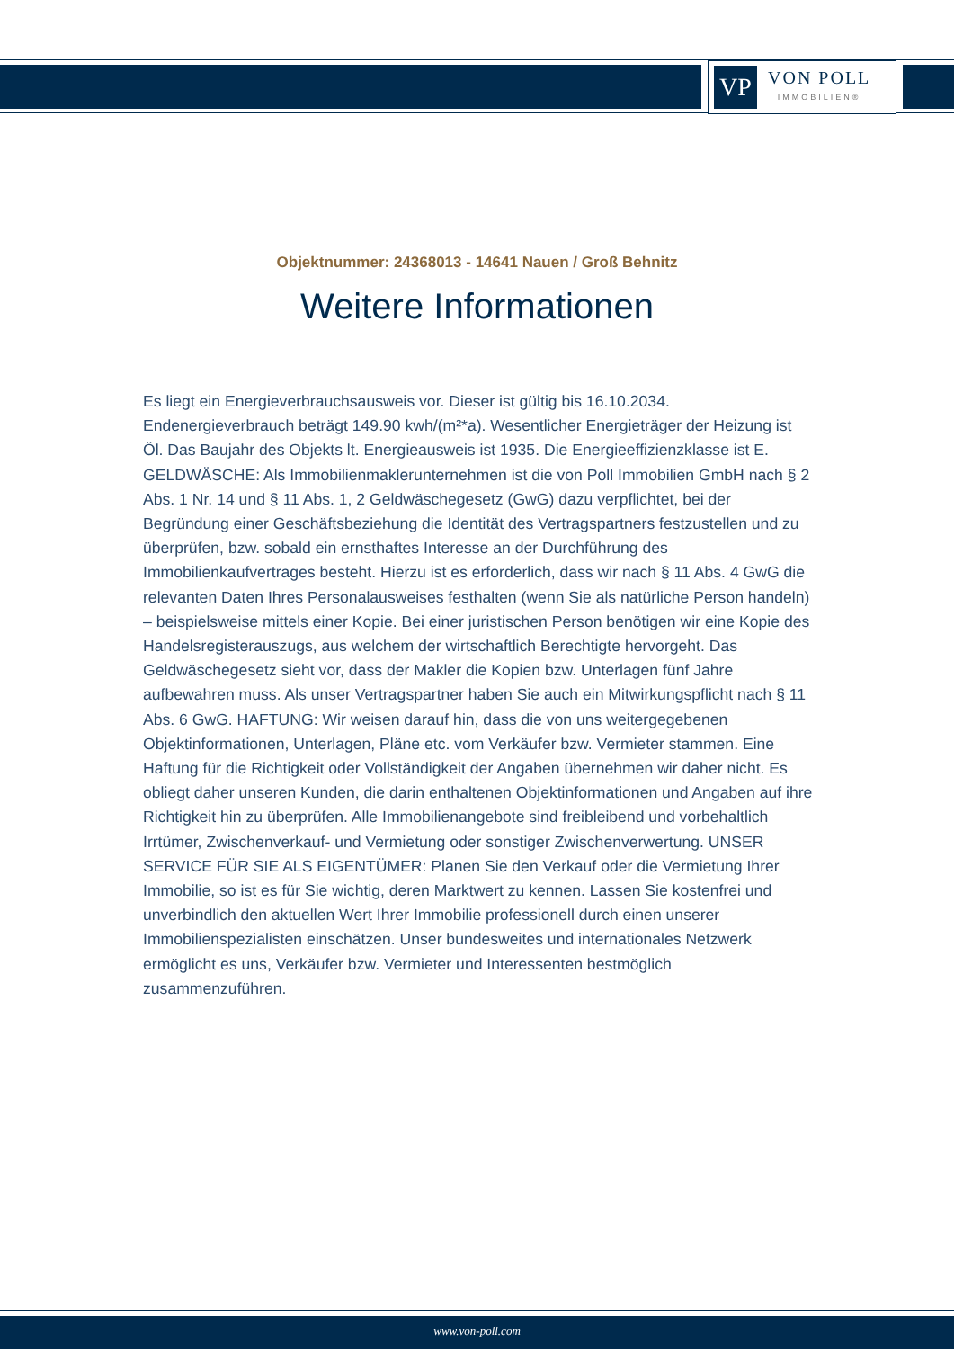VP
VON POLL
IMMOBILIEN®
Objektnummer: 24368013 - 14641 Nauen / Groß Behnitz
Weitere Informationen
Es liegt ein Energieverbrauchsausweis vor. Dieser ist gültig bis 16.10.2034. Endenergieverbrauch beträgt 149.90 kwh/(m²*a). Wesentlicher Energieträger der Heizung ist Öl. Das Baujahr des Objekts lt. Energieausweis ist 1935. Die Energieeffizienzklasse ist E. GELDWÄSCHE: Als Immobilienmaklerunternehmen ist die von Poll Immobilien GmbH nach § 2 Abs. 1 Nr. 14 und § 11 Abs. 1, 2 Geldwäschegesetz (GwG) dazu verpflichtet, bei der Begründung einer Geschäftsbeziehung die Identität des Vertragspartners festzustellen und zu überprüfen, bzw. sobald ein ernsthaftes Interesse an der Durchführung des Immobilienkaufvertrages besteht. Hierzu ist es erforderlich, dass wir nach § 11 Abs. 4 GwG die relevanten Daten Ihres Personalausweises festhalten (wenn Sie als natürliche Person handeln) – beispielsweise mittels einer Kopie. Bei einer juristischen Person benötigen wir eine Kopie des Handelsregisterauszugs, aus welchem der wirtschaftlich Berechtigte hervorgeht. Das Geldwäschegesetz sieht vor, dass der Makler die Kopien bzw. Unterlagen fünf Jahre aufbewahren muss. Als unser Vertragspartner haben Sie auch ein Mitwirkungspflicht nach § 11 Abs. 6 GwG. HAFTUNG: Wir weisen darauf hin, dass die von uns weitergegebenen Objektinformationen, Unterlagen, Pläne etc. vom Verkäufer bzw. Vermieter stammen. Eine Haftung für die Richtigkeit oder Vollständigkeit der Angaben übernehmen wir daher nicht. Es obliegt daher unseren Kunden, die darin enthaltenen Objektinformationen und Angaben auf ihre Richtigkeit hin zu überprüfen. Alle Immobilienangebote sind freibleibend und vorbehaltlich Irrtümer, Zwischenverkauf- und Vermietung oder sonstiger Zwischenverwertung. UNSER SERVICE FÜR SIE ALS EIGENTÜMER: Planen Sie den Verkauf oder die Vermietung Ihrer Immobilie, so ist es für Sie wichtig, deren Marktwert zu kennen. Lassen Sie kostenfrei und unverbindlich den aktuellen Wert Ihrer Immobilie professionell durch einen unserer Immobilienspezialisten einschätzen. Unser bundesweites und internationales Netzwerk ermöglicht es uns, Verkäufer bzw. Vermieter und Interessenten bestmöglich zusammenzuführen.
www.von-poll.com